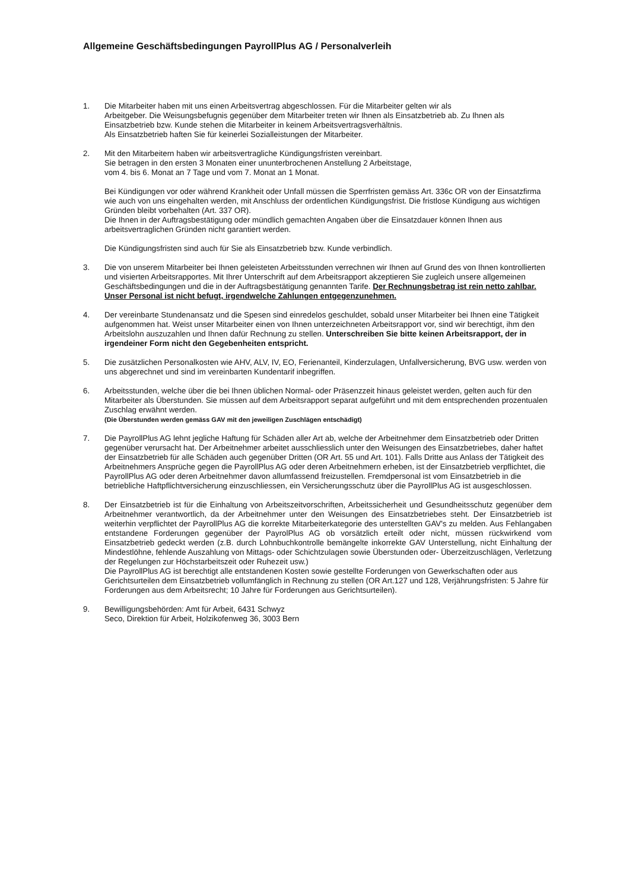Allgemeine Geschäftsbedingungen PayrollPlus AG / Personalverleih
1. Die Mitarbeiter haben mit uns einen Arbeitsvertrag abgeschlossen. Für die Mitarbeiter gelten wir als
Arbeitgeber. Die Weisungsbefugnis gegenüber dem Mitarbeiter treten wir Ihnen als Einsatzbetrieb ab. Zu Ihnen als Einsatzbetrieb bzw. Kunde stehen die Mitarbeiter in keinem Arbeitsvertragsverhältnis.
Als Einsatzbetrieb haften Sie für keinerlei Sozialleistungen der Mitarbeiter.
2. Mit den Mitarbeitern haben wir arbeitsvertragliche Kündigungsfristen vereinbart.
Sie betragen in den ersten 3 Monaten einer ununterbrochenen Anstellung 2 Arbeitstage,
vom 4. bis 6. Monat an 7 Tage und vom 7. Monat an 1 Monat.
Bei Kündigungen vor oder während Krankheit oder Unfall müssen die Sperrfristen gemäss Art. 336c OR von der Einsatzfirma wie auch von uns eingehalten werden, mit Anschluss der ordentlichen Kündigungsfrist. Die fristlose Kündigung aus wichtigen Gründen bleibt vorbehalten (Art. 337 OR).
Die Ihnen in der Auftragsbestätigung oder mündlich gemachten Angaben über die Einsatzdauer können Ihnen aus arbeitsvertraglichen Gründen nicht garantiert werden.
Die Kündigungsfristen sind auch für Sie als Einsatzbetrieb bzw. Kunde verbindlich.
3. Die von unserem Mitarbeiter bei Ihnen geleisteten Arbeitsstunden verrechnen wir Ihnen auf Grund des von Ihnen kontrollierten und visierten Arbeitsrapportes. Mit Ihrer Unterschrift auf dem Arbeitsrapport akzeptieren Sie zugleich unsere allgemeinen Geschäftsbedingungen und die in der Auftragsbestätigung genannten Tarife. Der Rechnungsbetrag ist rein netto zahlbar. Unser Personal ist nicht befugt, irgendwelche Zahlungen entgegenzunehmen.
4. Der vereinbarte Stundenansatz und die Spesen sind einredelos geschuldet, sobald unser Mitarbeiter bei Ihnen eine Tätigkeit aufgenommen hat. Weist unser Mitarbeiter einen von Ihnen unterzeichneten Arbeitsrapport vor, sind wir berechtigt, ihm den Arbeitslohn auszuzahlen und Ihnen dafür Rechnung zu stellen. Unterschreiben Sie bitte keinen Arbeitsrapport, der in irgendeiner Form nicht den Gegebenheiten entspricht.
5. Die zusätzlichen Personalkosten wie AHV, ALV, IV, EO, Ferienanteil, Kinderzulagen, Unfallversicherung, BVG usw. werden von uns abgerechnet und sind im vereinbarten Kundentarif inbegriffen.
6. Arbeitsstunden, welche über die bei Ihnen üblichen Normal- oder Präsenzzeit hinaus geleistet werden, gelten auch für den Mitarbeiter als Überstunden. Sie müssen auf dem Arbeitsrapport separat aufgeführt und mit dem entsprechenden prozentualen Zuschlag erwähnt werden.
(Die Überstunden werden gemäss GAV mit den jeweiligen Zuschlägen entschädigt)
7. Die PayrollPlus AG lehnt jegliche Haftung für Schäden aller Art ab, welche der Arbeitnehmer dem Einsatzbetrieb oder Dritten gegenüber verursacht hat. Der Arbeitnehmer arbeitet ausschliesslich unter den Weisungen des Einsatzbetriebes, daher haftet der Einsatzbetrieb für alle Schäden auch gegenüber Dritten (OR Art. 55 und Art. 101). Falls Dritte aus Anlass der Tätigkeit des Arbeitnehmers Ansprüche gegen die PayrollPlus AG oder deren Arbeitnehmern erheben, ist der Einsatzbetrieb verpflichtet, die PayrollPlus AG oder deren Arbeitnehmer davon allumfassend freizustellen. Fremdpersonal ist vom Einsatzbetrieb in die betriebliche Haftpflichtversicherung einzuschliessen, ein Versicherungsschutz über die PayrollPlus AG ist ausgeschlossen.
8. Der Einsatzbetrieb ist für die Einhaltung von Arbeitszeitvorschriften, Arbeitssicherheit und Gesundheitsschutz gegenüber dem Arbeitnehmer verantwortlich, da der Arbeitnehmer unter den Weisungen des Einsatzbetriebes steht. Der Einsatzbetrieb ist weiterhin verpflichtet der PayrollPlus AG die korrekte Mitarbeiterkategorie des unterstellten GAV's zu melden. Aus Fehlangaben entstandene Forderungen gegenüber der PayrolPlus AG ob vorsätzlich erteilt oder nicht, müssen rückwirkend vom Einsatzbetrieb gedeckt werden (z.B. durch Lohnbuchkontrolle bemängelte inkorrekte GAV Unterstellung, nicht Einhaltung der Mindestlöhne, fehlende Auszahlung von Mittags- oder Schichtzulagen sowie Überstunden oder- Überzeitzuschlägen, Verletzung der Regelungen zur Höchstarbeitszeit oder Ruhezeit usw.)
Die PayrollPlus AG ist berechtigt alle entstandenen Kosten sowie gestellte Forderungen von Gewerkschaften oder aus Gerichtsurteilen dem Einsatzbetrieb vollumfänglich in Rechnung zu stellen (OR Art.127 und 128, Verjährungsfristen: 5 Jahre für Forderungen aus dem Arbeitsrecht; 10 Jahre für Forderungen aus Gerichtsurteilen).
9. Bewilligungsbehörden: Amt für Arbeit, 6431 Schwyz
Seco, Direktion für Arbeit, Holzikofenweg 36, 3003 Bern